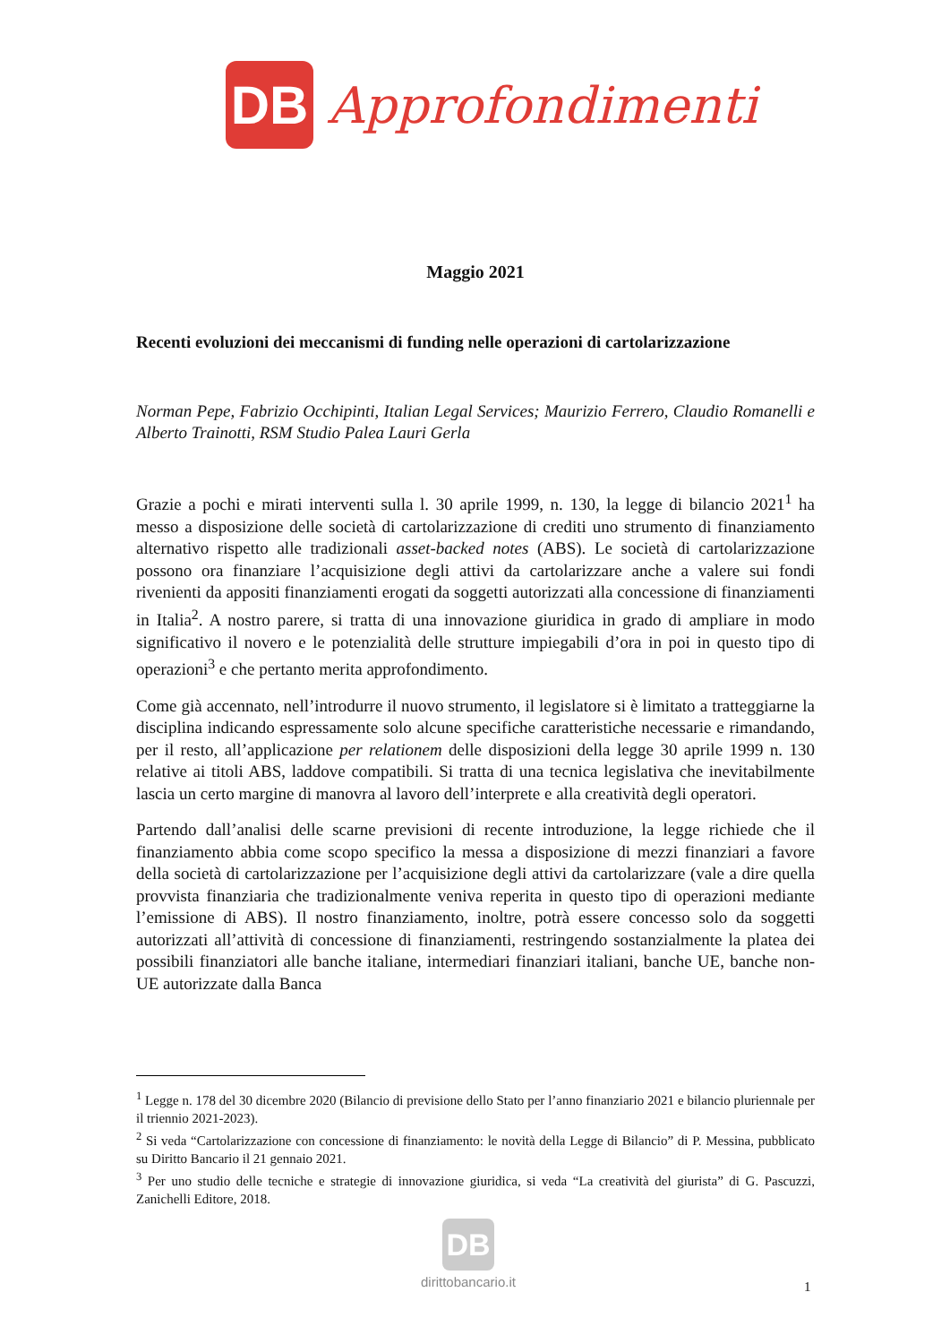DB
Approfondimenti
Maggio 2021
Recenti evoluzioni dei meccanismi di funding nelle operazioni di cartolarizzazione
Norman Pepe, Fabrizio Occhipinti, Italian Legal Services; Maurizio Ferrero, Claudio Romanelli e Alberto Trainotti, RSM Studio Palea Lauri Gerla
Grazie a pochi e mirati interventi sulla l. 30 aprile 1999, n. 130, la legge di bilancio 2021<sup>1</sup> ha messo a disposizione delle società di cartolarizzazione di crediti uno strumento di finanziamento alternativo rispetto alle tradizionali asset-backed notes (ABS). Le società di cartolarizzazione possono ora finanziare l’acquisizione degli attivi da cartolarizzare anche a valere sui fondi rivenienti da appositi finanziamenti erogati da soggetti autorizzati alla concessione di finanziamenti in Italia<sup>2</sup>. A nostro parere, si tratta di una innovazione giuridica in grado di ampliare in modo significativo il novero e le potenzialità delle strutture impiegabili d’ora in poi in questo tipo di operazioni<sup>3</sup> e che pertanto merita approfondimento.
Come già accennato, nell’introdurre il nuovo strumento, il legislatore si è limitato a tratteggiarne la disciplina indicando espressamente solo alcune specifiche caratteristiche necessarie e rimandando, per il resto, all’applicazione per relationem delle disposizioni della legge 30 aprile 1999 n. 130 relative ai titoli ABS, laddove compatibili. Si tratta di una tecnica legislativa che inevitabilmente lascia un certo margine di manovra al lavoro dell’interprete e alla creatività degli operatori.
Partendo dall’analisi delle scarne previsioni di recente introduzione, la legge richiede che il finanziamento abbia come scopo specifico la messa a disposizione di mezzi finanziari a favore della società di cartolarizzazione per l’acquisizione degli attivi da cartolarizzare (vale a dire quella provvista finanziaria che tradizionalmente veniva reperita in questo tipo di operazioni mediante l’emissione di ABS). Il nostro finanziamento, inoltre, potrà essere concesso solo da soggetti autorizzati all’attività di concessione di finanziamenti, restringendo sostanzialmente la platea dei possibili finanziatori alle banche italiane, intermediari finanziari italiani, banche UE, banche non-UE autorizzate dalla Banca
<sup>1</sup> Legge n. 178 del 30 dicembre 2020 (Bilancio di previsione dello Stato per l’anno finanziario 2021 e bilancio pluriennale per il triennio 2021-2023).
<sup>2</sup> Si veda “Cartolarizzazione con concessione di finanziamento: le novità della Legge di Bilancio” di P. Messina, pubblicato su Diritto Bancario il 21 gennaio 2021.
<sup>3</sup> Per uno studio delle tecniche e strategie di innovazione giuridica, si veda “La creatività del giurista” di G. Pascuzzi, Zanichelli Editore, 2018.
DB
dirittobancario.it
1